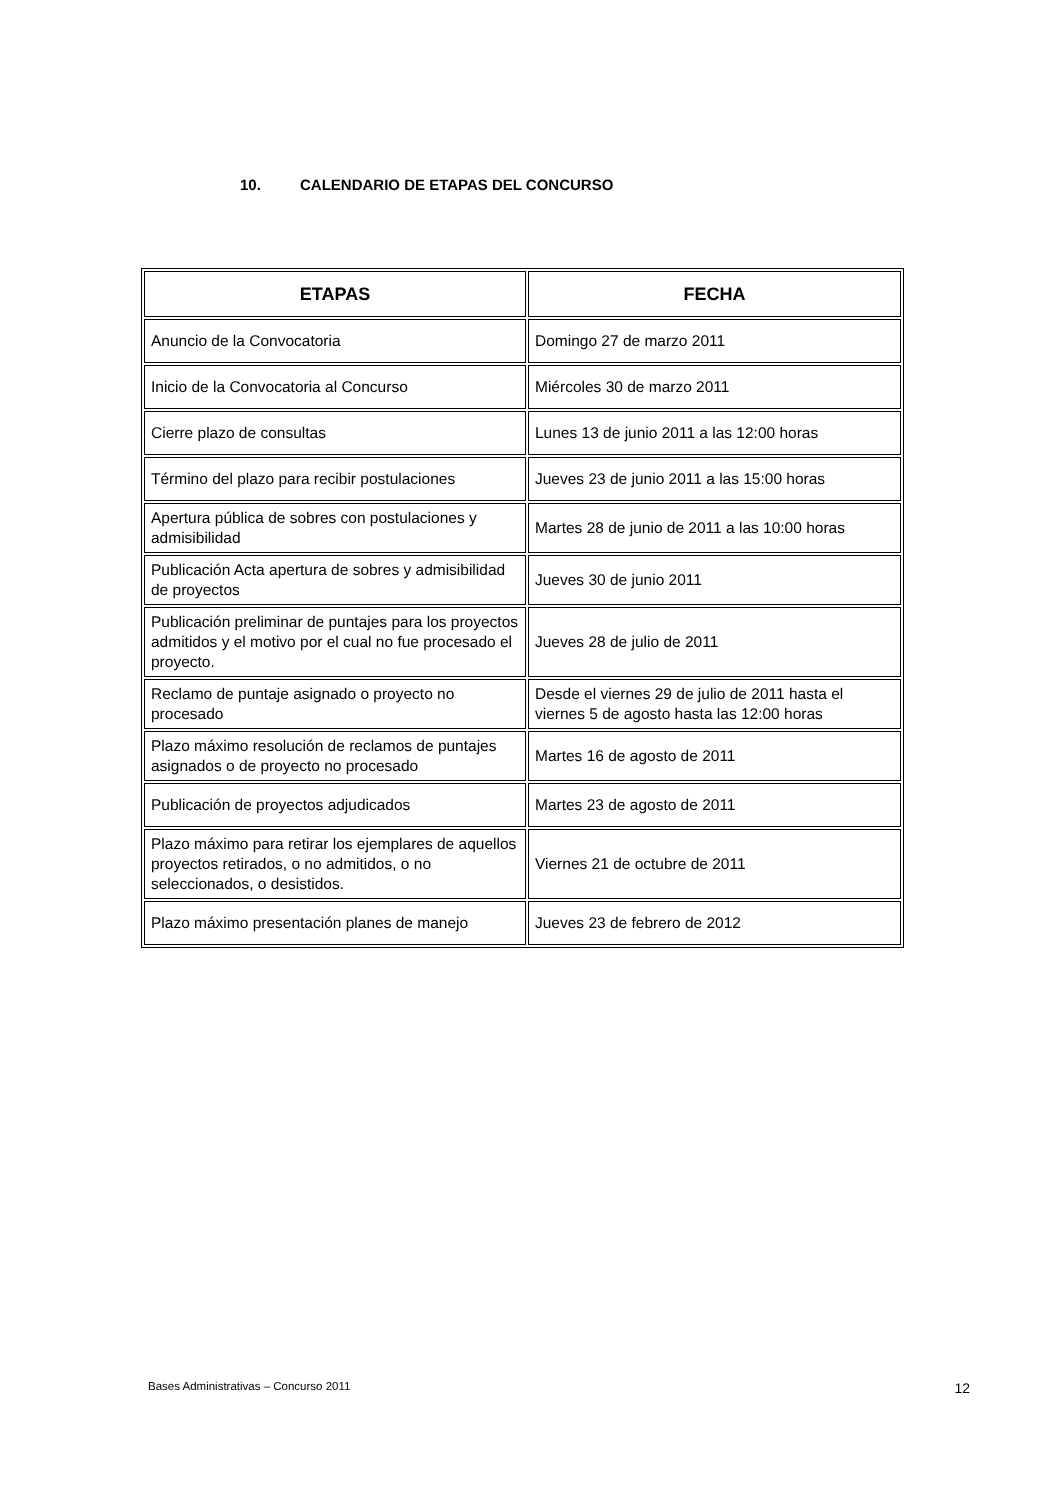10. CALENDARIO DE ETAPAS DEL CONCURSO
| ETAPAS | FECHA |
| --- | --- |
| Anuncio de la Convocatoria | Domingo 27 de marzo 2011 |
| Inicio de la Convocatoria al Concurso | Miércoles 30 de marzo 2011 |
| Cierre plazo de consultas | Lunes 13 de junio 2011 a las 12:00 horas |
| Término del plazo para recibir postulaciones | Jueves 23 de junio 2011 a las 15:00 horas |
| Apertura pública de sobres con postulaciones y admisibilidad | Martes 28 de junio de 2011 a las 10:00 horas |
| Publicación Acta apertura de sobres y admisibilidad de proyectos | Jueves 30 de junio 2011 |
| Publicación preliminar de puntajes para los proyectos admitidos y el motivo por el cual no fue procesado el proyecto. | Jueves 28 de julio de 2011 |
| Reclamo de puntaje asignado o proyecto no procesado | Desde el viernes 29 de julio de 2011 hasta el viernes 5 de agosto hasta las 12:00 horas |
| Plazo máximo resolución de reclamos de puntajes asignados o de proyecto no procesado | Martes 16 de agosto de 2011 |
| Publicación de proyectos adjudicados | Martes 23 de agosto de 2011 |
| Plazo máximo para retirar los ejemplares de aquellos proyectos retirados, o no admitidos, o no seleccionados, o desistidos. | Viernes 21 de octubre de 2011 |
| Plazo máximo presentación planes de manejo | Jueves 23 de febrero de 2012 |
Bases Administrativas – Concurso 2011 12